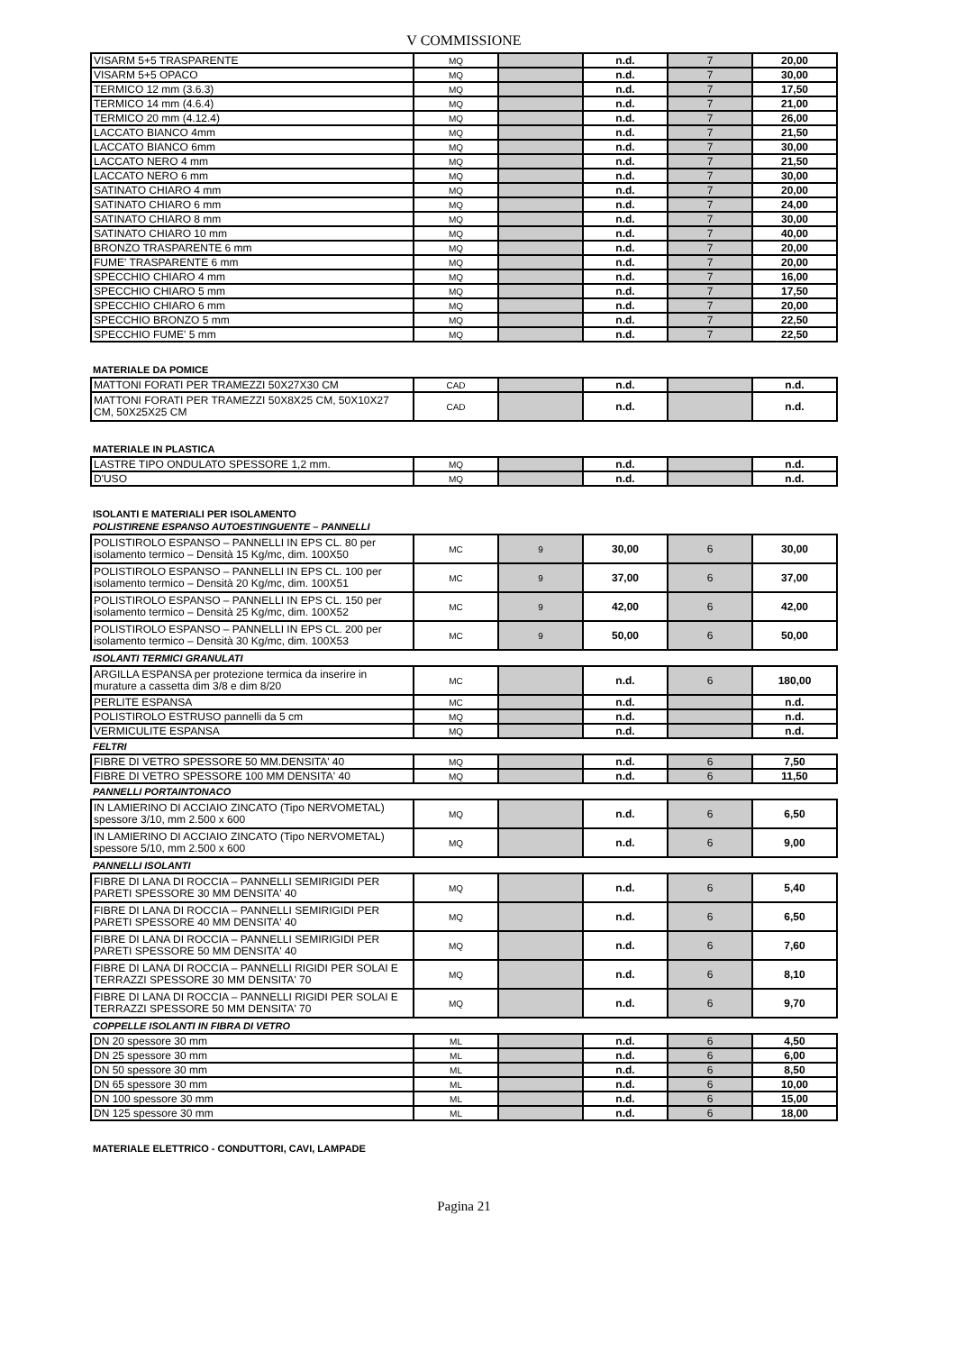V COMMISSIONE
| VISARM 5+5 TRASPARENTE | MQ | | n.d. | 7 | 20,00 |
| VISARM 5+5 OPACO | MQ | | n.d. | 7 | 30,00 |
| TERMICO 12 mm (3.6.3) | MQ | | n.d. | 7 | 17,50 |
| TERMICO 14 mm (4.6.4) | MQ | | n.d. | 7 | 21,00 |
| TERMICO 20 mm (4.12.4) | MQ | | n.d. | 7 | 26,00 |
| LACCATO BIANCO 4mm | MQ | | n.d. | 7 | 21,50 |
| LACCATO BIANCO 6mm | MQ | | n.d. | 7 | 30,00 |
| LACCATO NERO 4 mm | MQ | | n.d. | 7 | 21,50 |
| LACCATO NERO 6 mm | MQ | | n.d. | 7 | 30,00 |
| SATINATO CHIARO 4 mm | MQ | | n.d. | 7 | 20,00 |
| SATINATO CHIARO 6 mm | MQ | | n.d. | 7 | 24,00 |
| SATINATO CHIARO 8 mm | MQ | | n.d. | 7 | 30,00 |
| SATINATO CHIARO 10 mm | MQ | | n.d. | 7 | 40,00 |
| BRONZO TRASPARENTE 6 mm | MQ | | n.d. | 7 | 20,00 |
| FUME' TRASPARENTE 6 mm | MQ | | n.d. | 7 | 20,00 |
| SPECCHIO CHIARO 4 mm | MQ | | n.d. | 7 | 16,00 |
| SPECCHIO CHIARO 5 mm | MQ | | n.d. | 7 | 17,50 |
| SPECCHIO CHIARO 6 mm | MQ | | n.d. | 7 | 20,00 |
| SPECCHIO BRONZO 5 mm | MQ | | n.d. | 7 | 22,50 |
| SPECCHIO FUME' 5 mm | MQ | | n.d. | 7 | 22,50 |
MATERIALE DA POMICE
| MATTONI FORATI PER TRAMEZZI 50X27X30 CM | CAD | | n.d. | | n.d. |
| MATTONI FORATI PER TRAMEZZI 50X8X25 CM, 50X10X27 CM, 50X25X25 CM | CAD | | n.d. | | n.d. |
MATERIALE IN PLASTICA
| LASTRE TIPO ONDULATO SPESSORE 1,2 mm. | MQ | | n.d. | | n.d. |
| D'USO | MQ | | n.d. | | n.d. |
ISOLANTI E MATERIALI PER ISOLAMENTO
POLISTIRENE ESPANSO AUTOESTINGUENTE – PANNELLI
| POLISTIROLO ESPANSO – PANNELLI IN EPS CL. 80 per isolamento termico – Densità 15 Kg/mc, dim. 100X50 | MC | 9 | 30,00 | 6 | 30,00 |
| POLISTIROLO ESPANSO – PANNELLI IN EPS CL. 100 per isolamento termico – Densità 20 Kg/mc, dim. 100X51 | MC | 9 | 37,00 | 6 | 37,00 |
| POLISTIROLO ESPANSO – PANNELLI IN EPS CL. 150 per isolamento termico – Densità 25 Kg/mc, dim. 100X52 | MC | 9 | 42,00 | 6 | 42,00 |
| POLISTIROLO ESPANSO – PANNELLI IN EPS CL. 200 per isolamento termico – Densità 30 Kg/mc, dim. 100X53 | MC | 9 | 50,00 | 6 | 50,00 |
ISOLANTI TERMICI GRANULATI
| ARGILLA ESPANSA per protezione termica da inserire in murature a cassetta dim 3/8 e dim 8/20 | MC | | n.d. | 6 | 180,00 |
| PERLITE ESPANSA | MC | | n.d. | | n.d. |
| POLISTIROLO ESTRUSO pannelli da 5 cm | MQ | | n.d. | | n.d. |
| VERMICULITE ESPANSA | MQ | | n.d. | | n.d. |
FELTRI
| FIBRE DI VETRO SPESSORE 50 MM.DENSITA' 40 | MQ | | n.d. | 6 | 7,50 |
| FIBRE DI VETRO SPESSORE 100 MM DENSITA' 40 | MQ | | n.d. | 6 | 11,50 |
PANNELLI PORTAINTONACO
| IN LAMIERINO DI ACCIAIO ZINCATO (Tipo NERVOMETAL) spessore 3/10, mm 2.500 x 600 | MQ | | n.d. | 6 | 6,50 |
| IN LAMIERINO DI ACCIAIO ZINCATO (Tipo NERVOMETAL) spessore 5/10, mm 2.500 x 600 | MQ | | n.d. | 6 | 9,00 |
PANNELLI ISOLANTI
| FIBRE DI LANA DI ROCCIA – PANNELLI SEMIRIGIDI PER PARETI SPESSORE 30 MM DENSITA' 40 | MQ | | n.d. | 6 | 5,40 |
| FIBRE DI LANA DI ROCCIA – PANNELLI SEMIRIGIDI PER PARETI SPESSORE 40 MM DENSITA' 40 | MQ | | n.d. | 6 | 6,50 |
| FIBRE DI LANA DI ROCCIA – PANNELLI SEMIRIGIDI PER PARETI SPESSORE 50 MM DENSITA' 40 | MQ | | n.d. | 6 | 7,60 |
| FIBRE DI LANA DI ROCCIA – PANNELLI RIGIDI PER SOLAI E TERRAZZI SPESSORE 30 MM DENSITA' 70 | MQ | | n.d. | 6 | 8,10 |
| FIBRE DI LANA DI ROCCIA – PANNELLI RIGIDI PER SOLAI E TERRAZZI SPESSORE 50 MM DENSITA' 70 | MQ | | n.d. | 6 | 9,70 |
COPPELLE ISOLANTI IN FIBRA DI VETRO
| DN 20 spessore 30 mm | ML | | n.d. | 6 | 4,50 |
| DN 25 spessore 30 mm | ML | | n.d. | 6 | 6,00 |
| DN 50 spessore 30 mm | ML | | n.d. | 6 | 8,50 |
| DN 65 spessore 30 mm | ML | | n.d. | 6 | 10,00 |
| DN 100 spessore 30 mm | ML | | n.d. | 6 | 15,00 |
| DN 125 spessore 30 mm | ML | | n.d. | 6 | 18,00 |
MATERIALE ELETTRICO - CONDUTTORI, CAVI, LAMPADE
Pagina 21